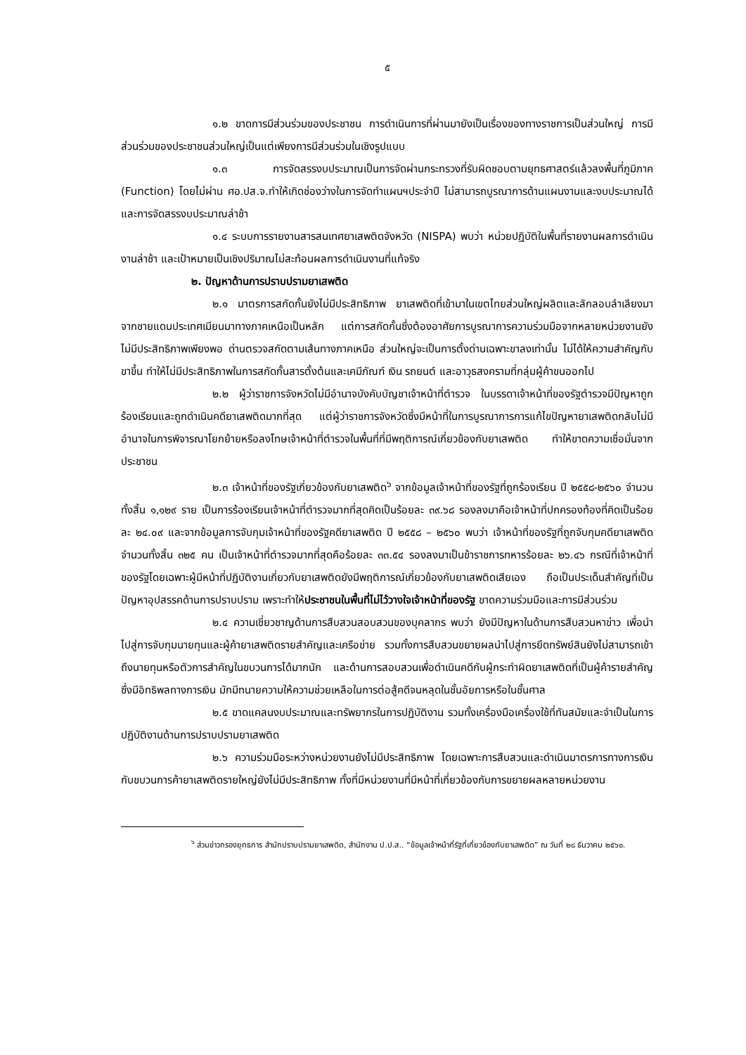๕
๑.๒ ขาดการมีส่วนร่วมของประชาชน การดำเนินการที่ผ่านมายังเป็นเรื่องของทางราชการเป็นส่วนใหญ่ การมีส่วนร่วมของประชาชนส่วนใหญ่เป็นแต่เพียงการมีส่วนร่วมในเชิงรูปแบบ
๑.๓ การจัดสรรงบประมาณเป็นการจัดผ่านกระทรวงที่รับผิดชอบตามยุทธศาสตร์แล้วลงพื้นที่ภูมิภาค (Function) โดยไม่ผ่าน ศอ.ปส.จ.ทำให้เกิดช่องว่างในการจัดทำแผนฯประจำปี ไม่สามารถบูรณาการด้านแผนงานและงบประมาณได้ และการจัดสรรงบประมาณล่าช้า
๑.๔ ระบบการรายงานสารสนเทศยาเสพติดจังหวัด (NISPA) พบว่า หน่วยปฏิบัติในพื้นที่รายงานผลการดำเนินงานล่าช้า และเป้าหมายเป็นเชิงปริมาณไม่สะท้อนผลการดำเนินงานที่แท้จริง
๒. ปัญหาด้านการปราบปรามยาเสพติด
๒.๑ มาตรการสกัดกั้นยังไม่มีประสิทธิภาพ ยาเสพติดที่เข้ามาในเขตไทยส่วนใหญ่ผลิตและลักลอบลำเลียงมาจากชายแดนประเทศเมียนมาทางภาคเหนือเป็นหลัก แต่การสกัดกั้นซึ่งต้องอาศัยการบูรณาการความร่วมมือจากหลายหน่วยงานยังไม่มีประสิทธิภาพเพียงพอ ด่านตรวจสกัดตามเส้นทางภาคเหนือ ส่วนใหญ่จะเป็นการตั้งด่านเฉพาะขาลงเท่านั้น ไม่ได้ให้ความสำคัญกับขาขึ้น ทำให้ไม่มีประสิทธิภาพในการสกัดกั้นสารตั้งต้นและเคมีภัณฑ์ เงิน รถยนต์ และอาวุธสงครามที่กลุ่มผู้ค้าขนออกไป
๒.๒ ผู้ว่าราชการจังหวัดไม่มีอำนาจบังคับบัญชาเจ้าหน้าที่ตำรวจ ในบรรดาเจ้าหน้าที่ของรัฐตำรวจมีปัญหาถูกร้องเรียนและถูกดำเนินคดียาเสพติดมากที่สุด แต่ผู้ว่าราชการจังหวัดซึ่งมีหน้าที่ในการบูรณาการการแก้ไขปัญหายาเสพติดกลับไม่มีอำนาจในการพิจารณาโยกย้ายหรือลงโทษเจ้าหน้าที่ตำรวจในพื้นที่ที่มีพฤติการณ์เกี่ยวข้องกับยาเสพติด ทำให้ขาดความเชื่อมั่นจากประชาชน
๒.๓ เจ้าหน้าที่ของรัฐเกี่ยวข้องกับยาเสพติด<sup>๖</sup> จากข้อมูลเจ้าหน้าที่ของรัฐที่ถูกร้องเรียน ปี ๒๕๕๘-๒๕๖๐ จำนวนทั้งสิ้น ๑,๑๒๙ ราย เป็นการร้องเรียนเจ้าหน้าที่ตำรวจมากที่สุดคิดเป็นร้อยละ ๓๙.๖๘ รองลงมาคือเจ้าหน้าที่ปกครองท้องที่คิดเป็นร้อยละ ๒๔.๐๙ และจากข้อมูลการจับกุมเจ้าหน้าที่ของรัฐคดียาเสพติด ปี ๒๕๕๘ – ๒๕๖๐ พบว่า เจ้าหน้าที่ของรัฐที่ถูกจับกุมคดียาเสพติด จำนวนทั้งสิ้น ๓๒๕ คน เป็นเจ้าหน้าที่ตำรวจมากที่สุดคือร้อยละ ๓๓.๕๔ รองลงมาเป็นข้าราชการทหารร้อยละ ๒๖.๔๖ กรณีที่เจ้าหน้าที่ของรัฐโดยเฉพาะผู้มีหน้าที่ปฏิบัติงานเกี่ยวกับยาเสพติดยังมีพฤติการณ์เกี่ยวข้องกับยาเสพติดเสียเอง ถือเป็นประเด็นสำคัญที่เป็นปัญหาอุปสรรคด้านการปราบปราม เพราะทำให้ประชาชนในพื้นที่ไม่ไว้วางใจเจ้าหน้าที่ของรัฐ ขาดความร่วมมือและการมีส่วนร่วม
๒.๔ ความเชี่ยวชาญด้านการสืบสวนสอบสวนของบุคลากร พบว่า ยังมีปัญหาในด้านการสืบสวนหาข่าว เพื่อนำไปสู่การจับกุมนายทุนและผู้ค้ายาเสพติดรายสำคัญและเครือข่าย รวมทั้งการสืบสวนขยายผลนำไปสู่การยึดทรัพย์สินยังไม่สามารถเข้าถึงนายทุนหรือตัวการสำคัญในขบวนการได้มากนัก และด้านการสอบสวนเพื่อดำเนินคดีกับผู้กระทำผิดยาเสพติดที่เป็นผู้ค้ารายสำคัญซึ่งมีอิทธิพลทางการเงิน มักมีทนายความให้ความช่วยเหลือในการต่อสู้คดีจนหลุดในชั้นอัยการหรือในชั้นศาล
๒.๕ ขาดแคลนงบประมาณและทรัพยากรในการปฏิบัติงาน รวมทั้งเครื่องมือเครื่องใช้ที่ทันสมัยและจำเป็นในการปฏิบัติงานด้านการปราบปรามยาเสพติด
๒.๖ ความร่วมมือระหว่างหน่วยงานยังไม่มีประสิทธิภาพ โดยเฉพาะการสืบสวนและดำเนินมาตรการทางการเงินกับขบวนการค้ายาเสพติดรายใหญ่ยังไม่มีประสิทธิภาพ ทั้งที่มีหน่วยงานที่มีหน้าที่เกี่ยวข้องกับการขยายผลหลายหน่วยงาน
<sup>๖</sup> ส่วนข่าวกรองยุทธการ สำนักปราบปรามยาเสพติด, สำนักงาน ป.ป.ส.. “ข้อมูลเจ้าหน้าที่รัฐที่เกี่ยวข้องกับยาเสพติด” ณ วันที่ ๒๘ ธันวาคม ๒๕๖๐.